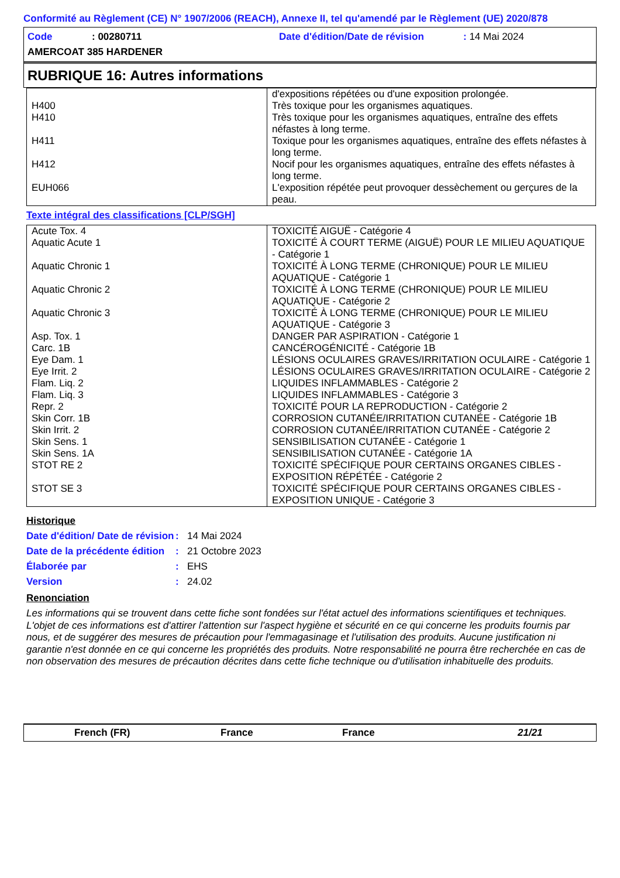Conformité au Règlement (CE) N° 1907/2006 (REACH), Annexe II, tel qu'amendé par le Règlement (UE) 2020/878
Code: 00280711 Date d'édition/Date de révision: 14 Mai 2024
AMERCOAT 385 HARDENER
RUBRIQUE 16: Autres informations
| | d'expositions répétées ou d'une exposition prolongée. |
| H400 | Très toxique pour les organismes aquatiques. |
| H410 | Très toxique pour les organismes aquatiques, entraîne des effets néfastes à long terme. |
| H411 | Toxique pour les organismes aquatiques, entraîne des effets néfastes à long terme. |
| H412 | Nocif pour les organismes aquatiques, entraîne des effets néfastes à long terme. |
| EUH066 | L'exposition répétée peut provoquer dessèchement ou gerçures de la peau. |
Texte intégral des classifications [CLP/SGH]
| Acute Tox. 4 | TOXICITÉ AIGUË - Catégorie 4 |
| Aquatic Acute 1 | TOXICITÉ À COURT TERME (AIGUË) POUR LE MILIEU AQUATIQUE - Catégorie 1 |
| Aquatic Chronic 1 | TOXICITÉ À LONG TERME (CHRONIQUE) POUR LE MILIEU AQUATIQUE - Catégorie 1 |
| Aquatic Chronic 2 | TOXICITÉ À LONG TERME (CHRONIQUE) POUR LE MILIEU AQUATIQUE - Catégorie 2 |
| Aquatic Chronic 3 | TOXICITÉ À LONG TERME (CHRONIQUE) POUR LE MILIEU AQUATIQUE - Catégorie 3 |
| Asp. Tox. 1 | DANGER PAR ASPIRATION - Catégorie 1 |
| Carc. 1B | CANCÉROGÉNICITÉ - Catégorie 1B |
| Eye Dam. 1 | LÉSIONS OCULAIRES GRAVES/IRRITATION OCULAIRE - Catégorie 1 |
| Eye Irrit. 2 | LÉSIONS OCULAIRES GRAVES/IRRITATION OCULAIRE - Catégorie 2 |
| Flam. Liq. 2 | LIQUIDES INFLAMMABLES - Catégorie 2 |
| Flam. Liq. 3 | LIQUIDES INFLAMMABLES - Catégorie 3 |
| Repr. 2 | TOXICITÉ POUR LA REPRODUCTION - Catégorie 2 |
| Skin Corr. 1B | CORROSION CUTANÉE/IRRITATION CUTANÉE - Catégorie 1B |
| Skin Irrit. 2 | CORROSION CUTANÉE/IRRITATION CUTANÉE - Catégorie 2 |
| Skin Sens. 1 | SENSIBILISATION CUTANÉE - Catégorie 1 |
| Skin Sens. 1A | SENSIBILISATION CUTANÉE - Catégorie 1A |
| STOT RE 2 | TOXICITÉ SPÉCIFIQUE POUR CERTAINS ORGANES CIBLES - EXPOSITION RÉPÉTÉE - Catégorie 2 |
| STOT SE 3 | TOXICITÉ SPÉCIFIQUE POUR CERTAINS ORGANES CIBLES - EXPOSITION UNIQUE - Catégorie 3 |
Historique
Date d'édition/ Date de révision
: 14 Mai 2024
Date de la précédente édition
: 21 Octobre 2023
Élaborée par : EHS
Version : 24.02
Renonciation
Les informations qui se trouvent dans cette fiche sont fondées sur l'état actuel des informations scientifiques et techniques. L'objet de ces informations est d'attirer l'attention sur l'aspect hygiène et sécurité en ce qui concerne les produits fournis par nous, et de suggérer des mesures de précaution pour l'emmagasinage et l'utilisation des produits. Aucune justification ni garantie n'est donnée en ce qui concerne les propriétés des produits. Notre responsabilité ne pourra être recherchée en cas de non observation des mesures de précaution décrites dans cette fiche technique ou d'utilisation inhabituelle des produits.
French (FR) France France 21/21